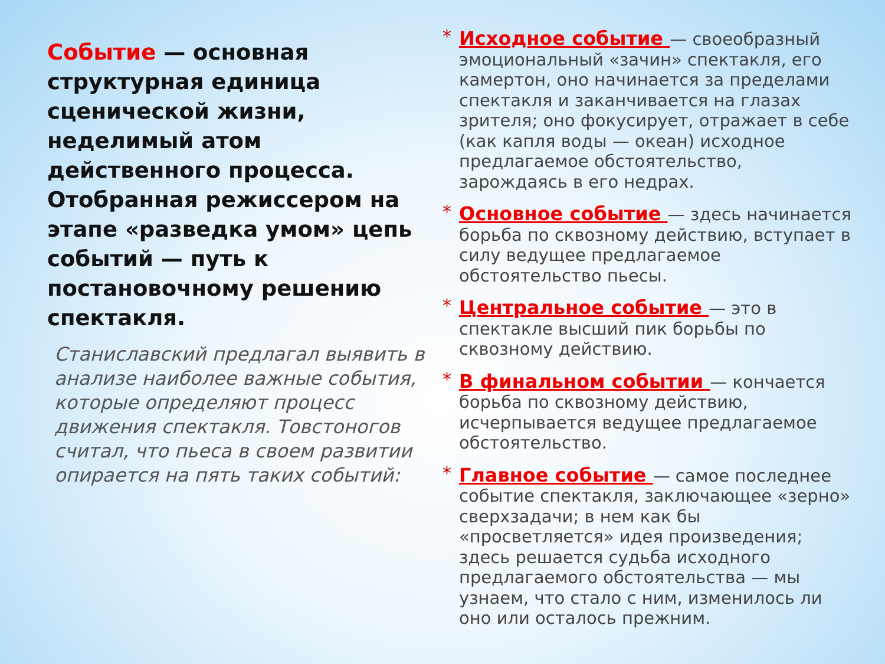Событие — основная структурная единица сценической жизни, неделимый атом действенного процесса. Отобранная режиссером на этапе «разведка умом» цепь событий — путь к постановочному решению спектакля.
Станиславский предлагал выявить в анализе наиболее важные события, которые определяют процесс движения спектакля. Товстоногов считал, что пьеса в своем развитии опирается на пять таких событий:
*
Исходное событие — своеобразный эмоциональный «зачин» спектакля, его камертон, оно начинается за пределами спектакля и заканчивается на глазах зрителя; оно фокусирует, отражает в себе (как капля воды — океан) исходное предлагаемое обстоятельство, зарождаясь в его недрах.
*
Основное событие — здесь начинается борьба по сквозному действию, вступает в силу ведущее предлагаемое обстоятельство пьесы.
*
Центральное событие — это в спектакле высший пик борьбы по сквозному действию.
*
В финальном событии — кончается борьба по сквозному действию, исчерпывается ведущее предлагаемое обстоятельство.
*
Главное событие — самое последнее событие спектакля, заключающее «зерно» сверхзадачи; в нем как бы «просветляется» идея произведения; здесь решается судьба исходного предлагаемого обстоятельства — мы узнаем, что стало с ним, изменилось ли оно или осталось прежним.